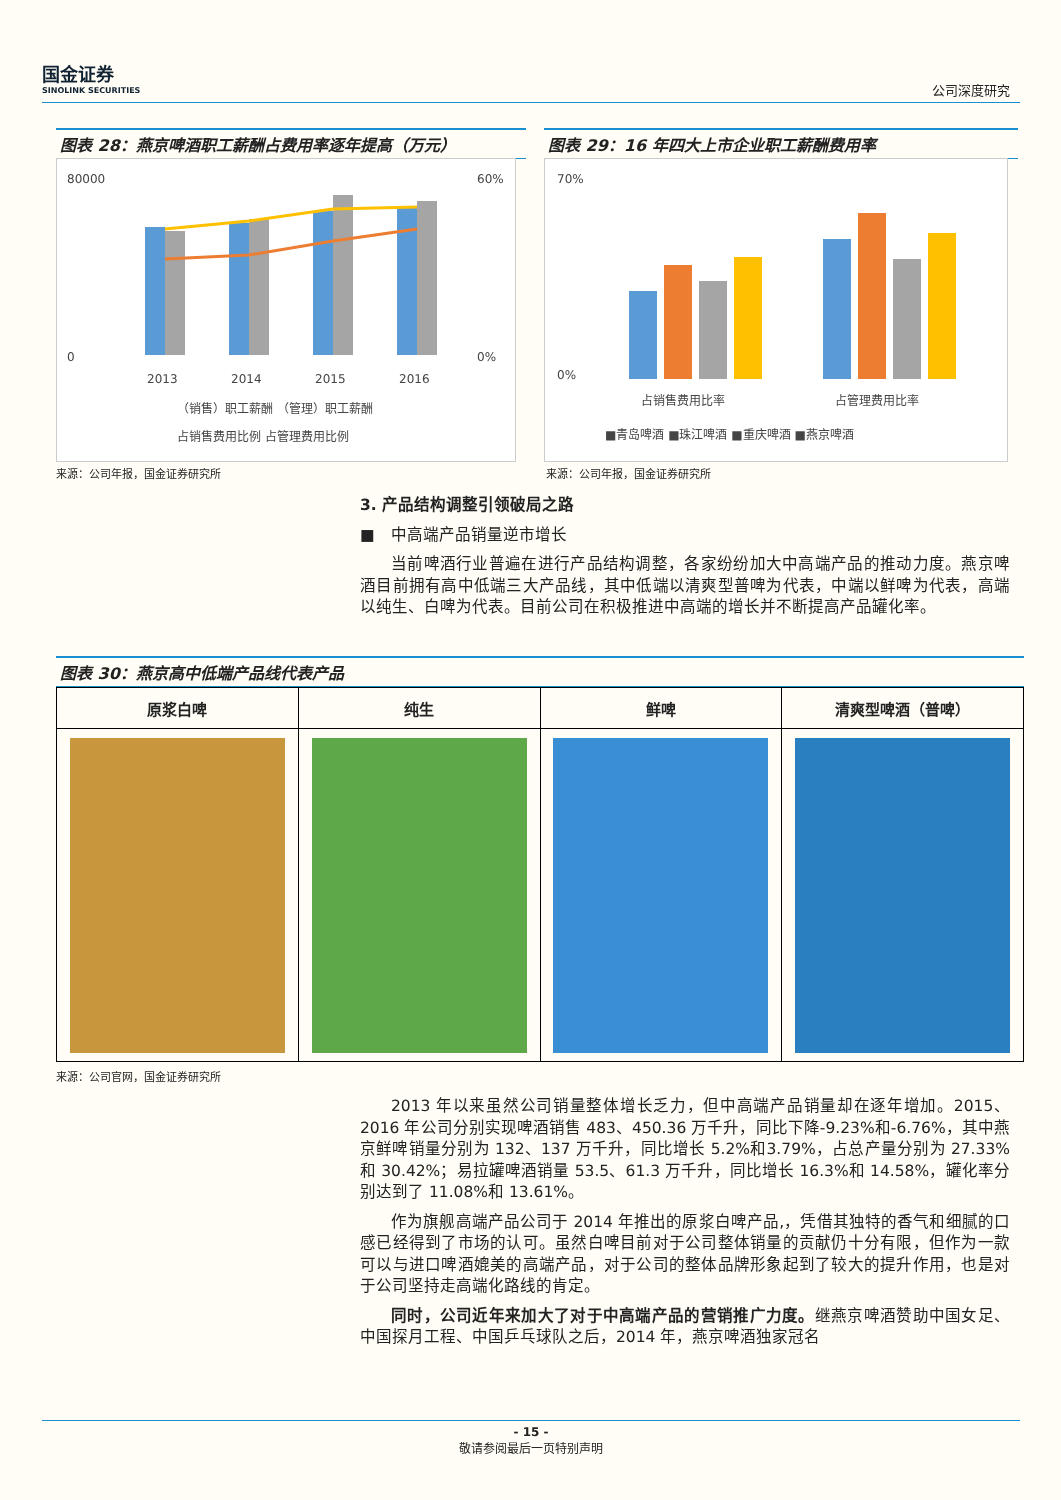国金证券
SINOLINK SECURITIES
公司深度研究
图表 28：燕京啤酒职工薪酬占费用率逐年提高（万元）
80000
0
60%
0%
2013
2014
2015
2016
（销售）职工薪酬 （管理）职工薪酬
占销售费用比例 占管理费用比例
来源：公司年报，国金证券研究所
图表 29：16 年四大上市企业职工薪酬费用率
70%
0%
占销售费用比率
占管理费用比率
■青岛啤酒 ■珠江啤酒 ■重庆啤酒 ■燕京啤酒
来源：公司年报，国金证券研究所
3. 产品结构调整引领破局之路
■　中高端产品销量逆市增长
当前啤酒行业普遍在进行产品结构调整，各家纷纷加大中高端产品的推动力度。燕京啤酒目前拥有高中低端三大产品线，其中低端以清爽型普啤为代表，中端以鲜啤为代表，高端以纯生、白啤为代表。目前公司在积极推进中高端的增长并不断提高产品罐化率。
图表 30：燕京高中低端产品线代表产品
| 原浆白啤 | 纯生 | 鲜啤 | 清爽型啤酒（普啤） |
| --- | --- | --- | --- |
来源：公司官网，国金证券研究所
2013 年以来虽然公司销量整体增长乏力，但中高端产品销量却在逐年增加。2015、2016 年公司分别实现啤酒销售 483、450.36 万千升，同比下降-9.23%和-6.76%，其中燕京鲜啤销量分别为 132、137 万千升，同比增长 5.2%和3.79%，占总产量分别为 27.33%和 30.42%；易拉罐啤酒销量 53.5、61.3 万千升，同比增长 16.3%和 14.58%，罐化率分别达到了 11.08%和 13.61%。
作为旗舰高端产品公司于 2014 年推出的原浆白啤产品,，凭借其独特的香气和细腻的口感已经得到了市场的认可。虽然白啤目前对于公司整体销量的贡献仍十分有限，但作为一款可以与进口啤酒媲美的高端产品，对于公司的整体品牌形象起到了较大的提升作用，也是对于公司坚持走高端化路线的肯定。
同时，公司近年来加大了对于中高端产品的营销推广力度。继燕京啤酒赞助中国女足、中国探月工程、中国乒乓球队之后，2014 年，燕京啤酒独家冠名
- 15 -
敬请参阅最后一页特别声明